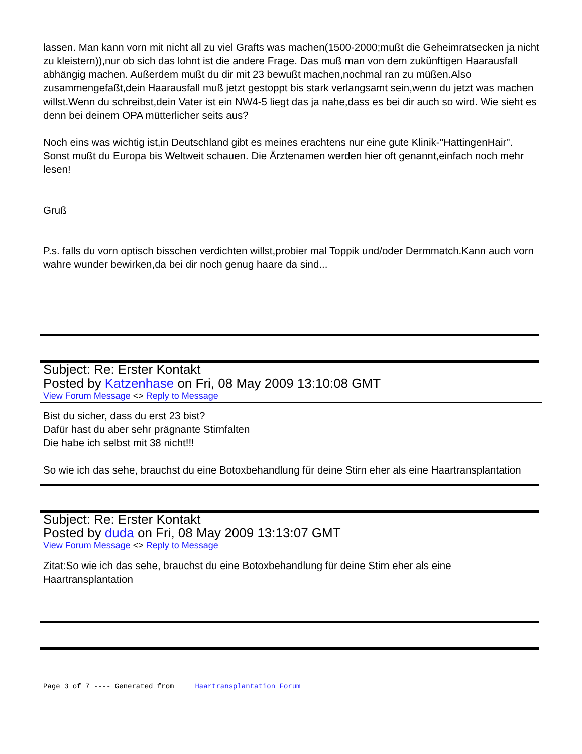lassen. Man kann vorn mit nicht all zu viel Grafts was machen(1500-2000;mußt die Geheimratsecken ja nicht zu kleistern)),nur ob sich das lohnt ist die andere Frage. Das muß man von dem zukünftigen Haarausfall abhängig machen. Außerdem mußt du dir mit 23 bewußt machen,nochmal ran zu müßen.Also zusammengefaßt,dein Haarausfall muß jetzt gestoppt bis stark verlangsamt sein,wenn du jetzt was machen willst.Wenn du schreibst,dein Vater ist ein NW4-5 liegt das ja nahe,dass es bei dir auch so wird. Wie sieht es denn bei deinem OPA mütterlicher seits aus?
Noch eins was wichtig ist,in Deutschland gibt es meines erachtens nur eine gute Klinik-"HattingenHair". Sonst mußt du Europa bis Weltweit schauen. Die Ärztenamen werden hier oft genannt,einfach noch mehr lesen!
Gruß
P.s. falls du vorn optisch bisschen verdichten willst,probier mal Toppik und/oder Dermmatch.Kann auch vorn wahre wunder bewirken,da bei dir noch genug haare da sind...
Subject: Re: Erster Kontakt
Posted by Katzenhase on Fri, 08 May 2009 13:10:08 GMT
View Forum Message <> Reply to Message
Bist du sicher, dass du erst 23 bist?
Dafür hast du aber sehr prägnante Stirnfalten
Die habe ich selbst mit 38 nicht!!!
So wie ich das sehe, brauchst du eine Botoxbehandlung für deine Stirn eher als eine Haartransplantation
Subject: Re: Erster Kontakt
Posted by duda on Fri, 08 May 2009 13:13:07 GMT
View Forum Message <> Reply to Message
Zitat:So wie ich das sehe, brauchst du eine Botoxbehandlung für deine Stirn eher als eine Haartransplantation
Page 3 of 7 ---- Generated from Haartransplantation Forum